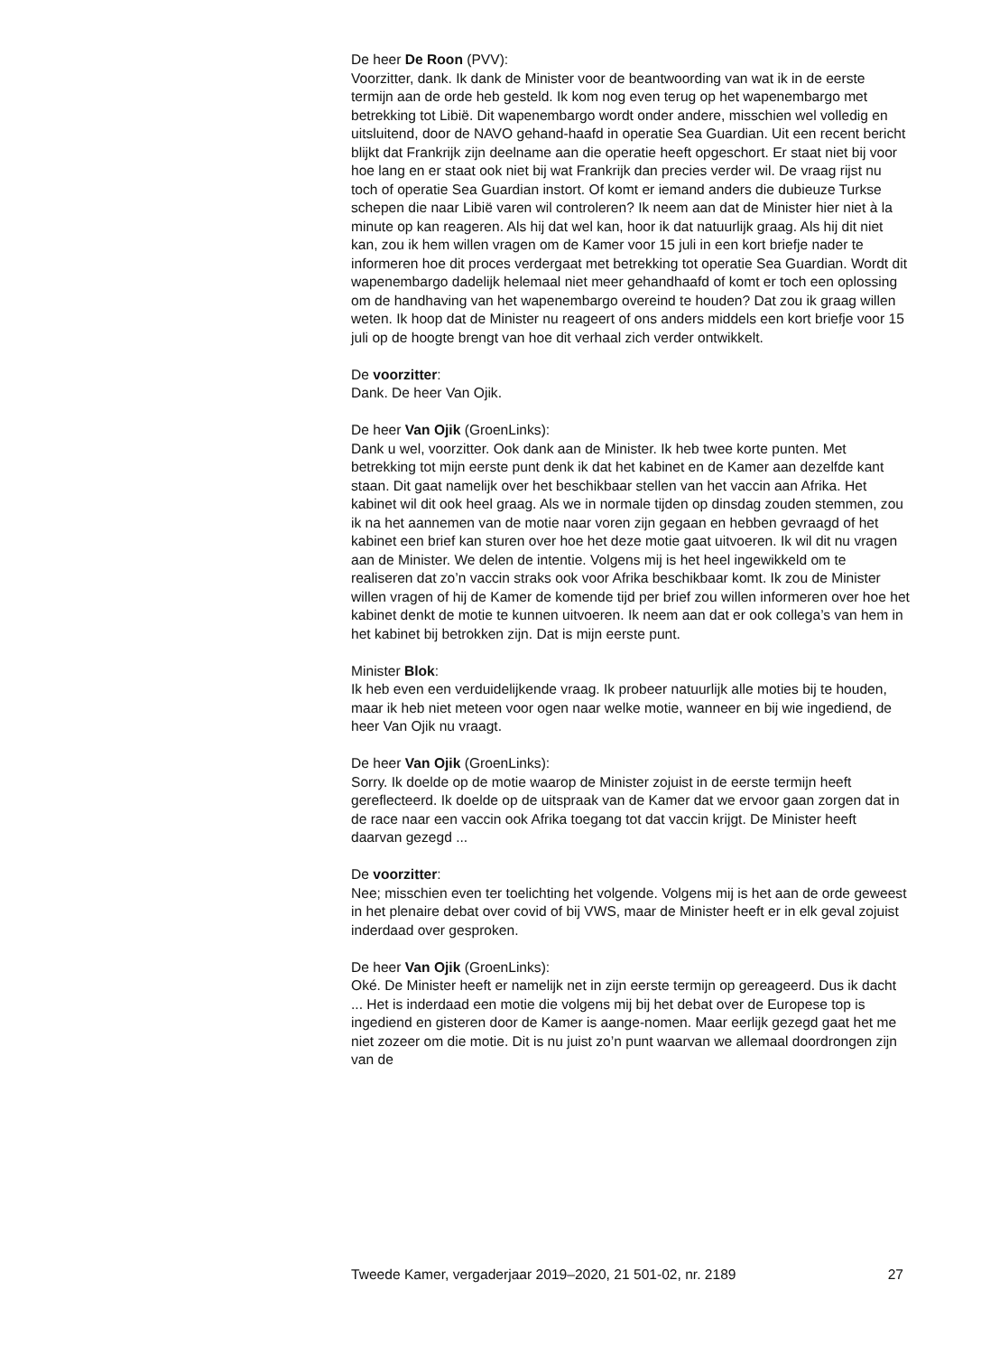De heer De Roon (PVV):
Voorzitter, dank. Ik dank de Minister voor de beantwoording van wat ik in de eerste termijn aan de orde heb gesteld. Ik kom nog even terug op het wapenembargo met betrekking tot Libië. Dit wapenembargo wordt onder andere, misschien wel volledig en uitsluitend, door de NAVO gehand-haafd in operatie Sea Guardian. Uit een recent bericht blijkt dat Frankrijk zijn deelname aan die operatie heeft opgeschort. Er staat niet bij voor hoe lang en er staat ook niet bij wat Frankrijk dan precies verder wil. De vraag rijst nu toch of operatie Sea Guardian instort. Of komt er iemand anders die dubieuze Turkse schepen die naar Libië varen wil controleren? Ik neem aan dat de Minister hier niet à la minute op kan reageren. Als hij dat wel kan, hoor ik dat natuurlijk graag. Als hij dit niet kan, zou ik hem willen vragen om de Kamer voor 15 juli in een kort briefje nader te informeren hoe dit proces verdergaat met betrekking tot operatie Sea Guardian. Wordt dit wapenembargo dadelijk helemaal niet meer gehandhaafd of komt er toch een oplossing om de handhaving van het wapenembargo overeind te houden? Dat zou ik graag willen weten. Ik hoop dat de Minister nu reageert of ons anders middels een kort briefje voor 15 juli op de hoogte brengt van hoe dit verhaal zich verder ontwikkelt.
De voorzitter:
Dank. De heer Van Ojik.
De heer Van Ojik (GroenLinks):
Dank u wel, voorzitter. Ook dank aan de Minister. Ik heb twee korte punten. Met betrekking tot mijn eerste punt denk ik dat het kabinet en de Kamer aan dezelfde kant staan. Dit gaat namelijk over het beschikbaar stellen van het vaccin aan Afrika. Het kabinet wil dit ook heel graag. Als we in normale tijden op dinsdag zouden stemmen, zou ik na het aannemen van de motie naar voren zijn gegaan en hebben gevraagd of het kabinet een brief kan sturen over hoe het deze motie gaat uitvoeren. Ik wil dit nu vragen aan de Minister. We delen de intentie. Volgens mij is het heel ingewikkeld om te realiseren dat zo’n vaccin straks ook voor Afrika beschikbaar komt. Ik zou de Minister willen vragen of hij de Kamer de komende tijd per brief zou willen informeren over hoe het kabinet denkt de motie te kunnen uitvoeren. Ik neem aan dat er ook collega’s van hem in het kabinet bij betrokken zijn. Dat is mijn eerste punt.
Minister Blok:
Ik heb even een verduidelijkende vraag. Ik probeer natuurlijk alle moties bij te houden, maar ik heb niet meteen voor ogen naar welke motie, wanneer en bij wie ingediend, de heer Van Ojik nu vraagt.
De heer Van Ojik (GroenLinks):
Sorry. Ik doelde op de motie waarop de Minister zojuist in de eerste termijn heeft gereflecteerd. Ik doelde op de uitspraak van de Kamer dat we ervoor gaan zorgen dat in de race naar een vaccin ook Afrika toegang tot dat vaccin krijgt. De Minister heeft daarvan gezegd ...
De voorzitter:
Nee; misschien even ter toelichting het volgende. Volgens mij is het aan de orde geweest in het plenaire debat over covid of bij VWS, maar de Minister heeft er in elk geval zojuist inderdaad over gesproken.
De heer Van Ojik (GroenLinks):
Oké. De Minister heeft er namelijk net in zijn eerste termijn op gereageerd. Dus ik dacht ... Het is inderdaad een motie die volgens mij bij het debat over de Europese top is ingediend en gisteren door de Kamer is aange-nomen. Maar eerlijk gezegd gaat het me niet zozeer om die motie. Dit is nu juist zo’n punt waarvan we allemaal doordrongen zijn van de
Tweede Kamer, vergaderjaar 2019–2020, 21 501-02, nr. 2189 27